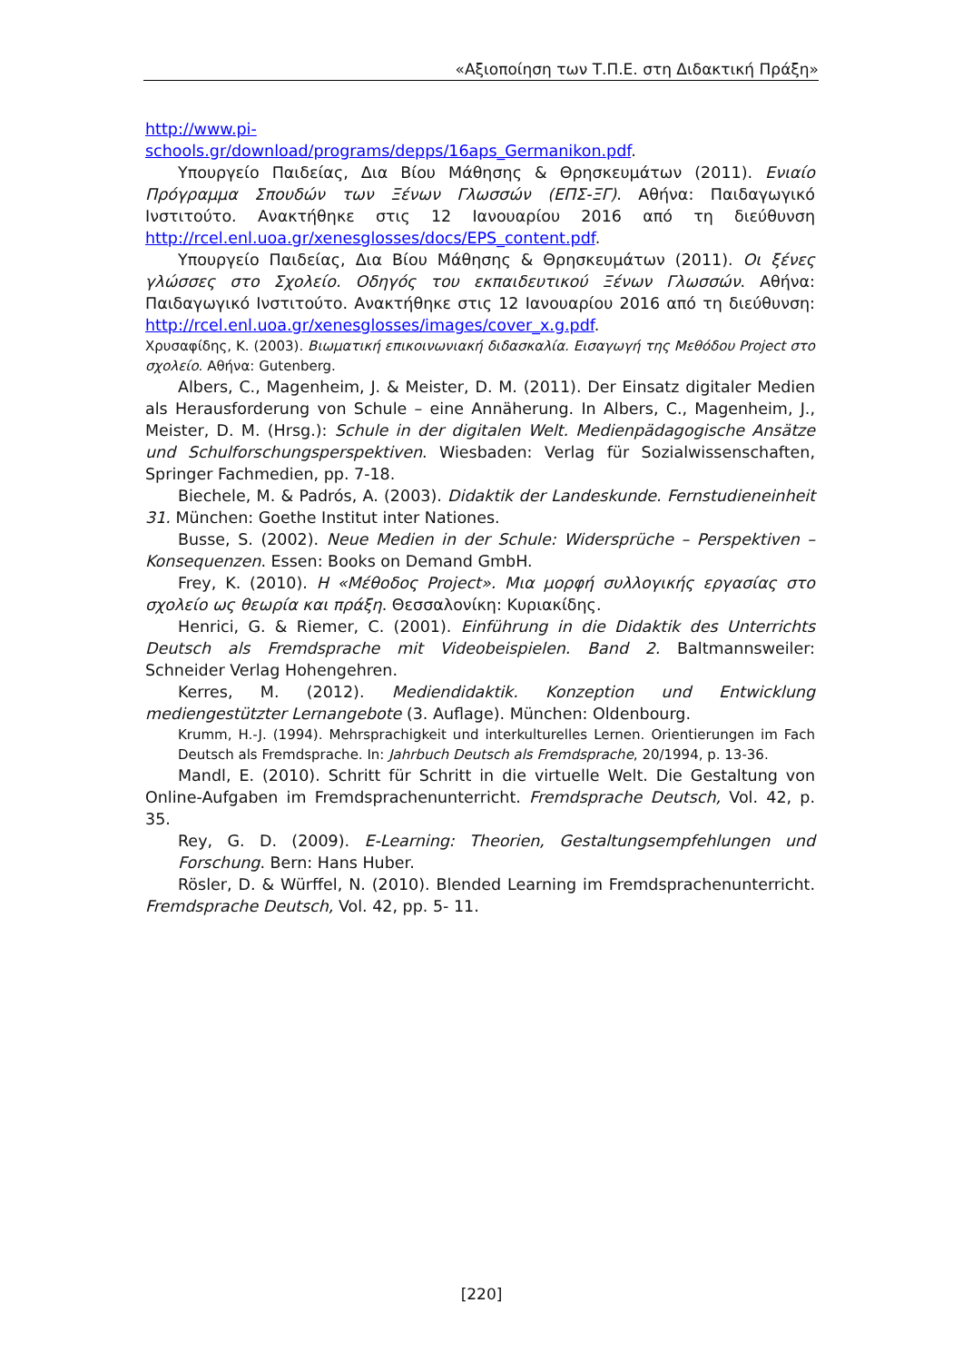«Αξιοποίηση των Τ.Π.Ε. στη Διδακτική Πράξη»
http://www.pi-
schools.gr/download/programs/depps/16aps_Germanikon.pdf.
Υπουργείο Παιδείας, Δια Βίου Μάθησης & Θρησκευμάτων (2011). Ενιαίο Πρόγραμμα Σπουδών των Ξένων Γλωσσών (ΕΠΣ-ΞΓ). Αθήνα: Παιδαγωγικό Ινστιτούτο. Ανακτήθηκε στις 12 Ιανουαρίου 2016 από τη διεύθυνση http://rcel.enl.uoa.gr/xenesglosses/docs/EPS_content.pdf.
Υπουργείο Παιδείας, Δια Βίου Μάθησης & Θρησκευμάτων (2011). Οι ξένες γλώσσες στο Σχολείο. Οδηγός του εκπαιδευτικού Ξένων Γλωσσών. Αθήνα: Παιδαγωγικό Ινστιτούτο. Ανακτήθηκε στις 12 Ιανουαρίου 2016 από τη διεύθυνση: http://rcel.enl.uoa.gr/xenesglosses/images/cover_x.g.pdf.
Χρυσαφίδης, Κ. (2003). Βιωματική επικοινωνιακή διδασκαλία. Εισαγωγή της Μεθόδου Project στο σχολείο. Αθήνα: Gutenberg.
Albers, C., Magenheim, J. & Meister, D. M. (2011). Der Einsatz digitaler Medien als Herausforderung von Schule – eine Annäherung. In Albers, C., Magenheim, J., Meister, D. M. (Hrsg.): Schule in der digitalen Welt. Medienpädagogische Ansätze und Schulforschungsperspektiven. Wiesbaden: Verlag für Sozialwissenschaften, Springer Fachmedien, pp. 7-18.
Biechele, M. & Padrós, A. (2003). Didaktik der Landeskunde. Fernstudieneinheit 31. München: Goethe Institut inter Nationes.
Busse, S. (2002). Neue Medien in der Schule: Widersprüche – Perspektiven – Konsequenzen. Essen: Books on Demand GmbH.
Frey, K. (2010). Η «Μέθοδος Project». Μια μορφή συλλογικής εργασίας στο σχολείο ως θεωρία και πράξη. Θεσσαλονίκη: Κυριακίδης.
Henrici, G. & Riemer, C. (2001). Einführung in die Didaktik des Unterrichts Deutsch als Fremdsprache mit Videobeispielen. Band 2. Baltmannsweiler: Schneider Verlag Hohengehren.
Kerres, M. (2012). Mediendidaktik. Konzeption und Entwicklung mediengestützter Lernangebote (3. Auflage). München: Oldenbourg.
Krumm, H.-J. (1994). Mehrsprachigkeit und interkulturelles Lernen. Orientierungen im Fach Deutsch als Fremdsprache. In: Jahrbuch Deutsch als Fremdsprache, 20/1994, p. 13-36.
Mandl, E. (2010). Schritt für Schritt in die virtuelle Welt. Die Gestaltung von Online-Aufgaben im Fremdsprachenunterricht. Fremdsprache Deutsch, Vol. 42, p. 35.
Rey, G. D. (2009). E-Learning: Theorien, Gestaltungsempfehlungen und Forschung. Bern: Hans Huber.
Rösler, D. & Würffel, N. (2010). Blended Learning im Fremdsprachenunterricht. Fremdsprache Deutsch, Vol. 42, pp. 5- 11.
[220]